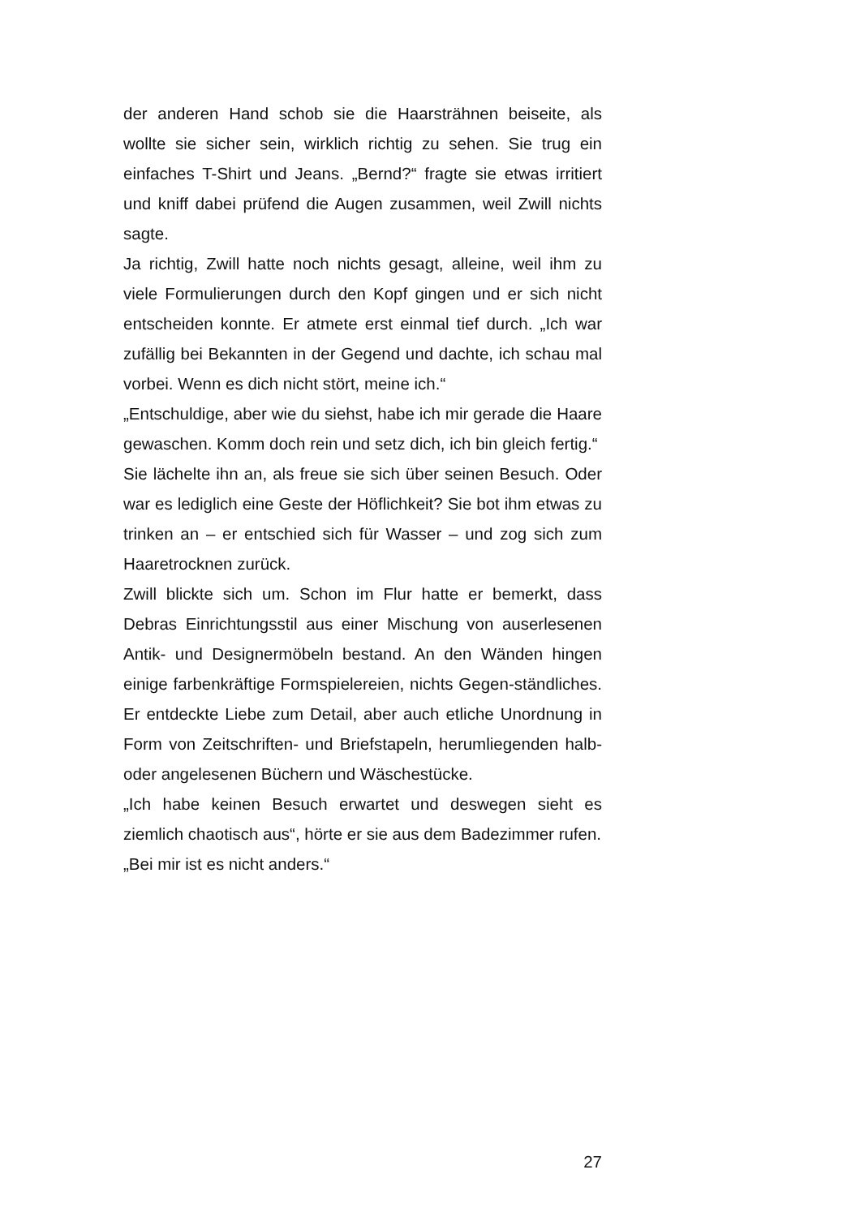der anderen Hand schob sie die Haarsträhnen beiseite, als wollte sie sicher sein, wirklich richtig zu sehen. Sie trug ein einfaches T-Shirt und Jeans. „Bernd?“ fragte sie etwas irritiert und kniff dabei prüfend die Augen zusammen, weil Zwill nichts sagte.
Ja richtig, Zwill hatte noch nichts gesagt, alleine, weil ihm zu viele Formulierungen durch den Kopf gingen und er sich nicht entscheiden konnte. Er atmete erst einmal tief durch. „Ich war zufällig bei Bekannten in der Gegend und dachte, ich schau mal vorbei. Wenn es dich nicht stört, meine ich.“
„Entschuldige, aber wie du siehst, habe ich mir gerade die Haare gewaschen. Komm doch rein und setz dich, ich bin gleich fertig.“
Sie lächelte ihn an, als freue sie sich über seinen Besuch. Oder war es lediglich eine Geste der Höflichkeit? Sie bot ihm etwas zu trinken an – er entschied sich für Wasser – und zog sich zum Haaretrocknen zurück.
Zwill blickte sich um. Schon im Flur hatte er bemerkt, dass Debras Einrichtungsstil aus einer Mischung von auserlesenen Antik- und Designermöbeln bestand. An den Wänden hingen einige farbenkräftige Formspielereien, nichts Gegen-ständliches. Er entdeckte Liebe zum Detail, aber auch etliche Unordnung in Form von Zeitschriften- und Briefstapeln, herumliegenden halb- oder angelesenen Büchern und Wäschestücke.
„Ich habe keinen Besuch erwartet und deswegen sieht es ziemlich chaotisch aus“, hörte er sie aus dem Badezimmer rufen.
„Bei mir ist es nicht anders.“
27